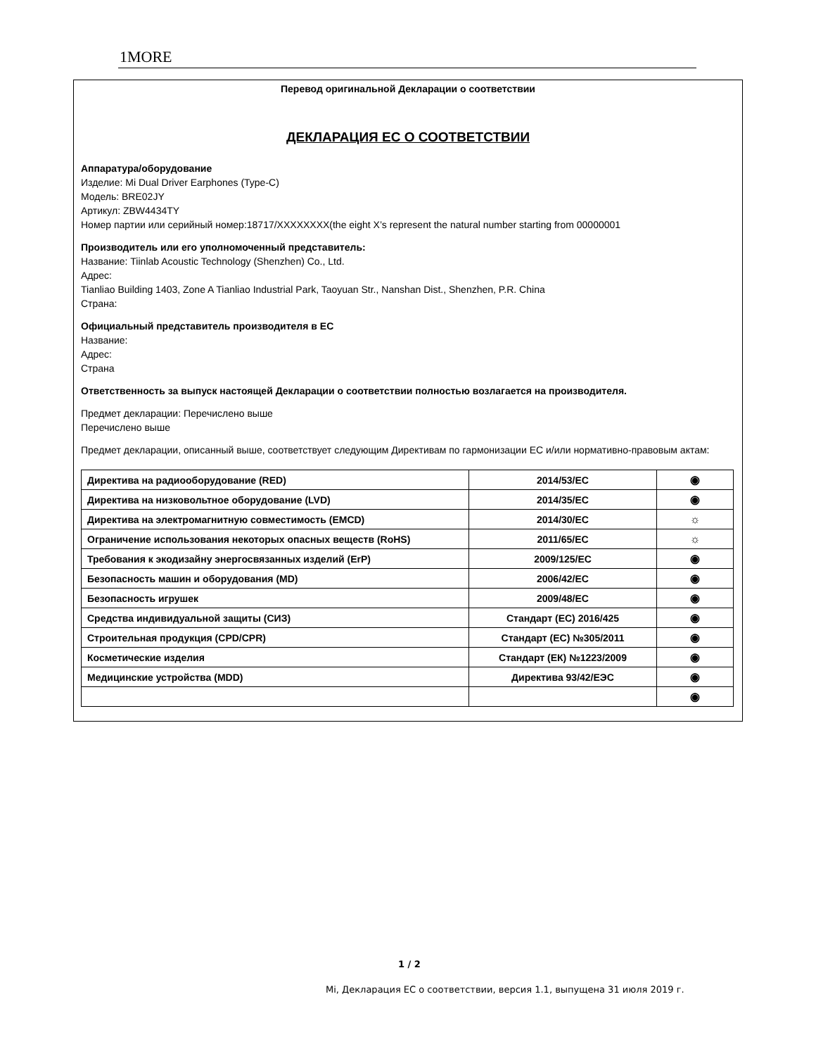1MORE
Перевод оригинальной Декларации о соответствии
ДЕКЛАРАЦИЯ ЕС О СООТВЕТСТВИИ
Аппаратура/оборудование
Изделие: Mi Dual Driver Earphones (Type-C)
Модель: BRE02JY
Артикул: ZBW4434TY
Номер партии или серийный номер:18717/XXXXXXXX(the eight X’s represent the natural number starting from 00000001
Производитель или его уполномоченный представитель:
Название: Tiinlab Acoustic Technology (Shenzhen) Co., Ltd.
Адрес:
Tianliao Building 1403, Zone A Tianliao Industrial Park, Taoyuan Str., Nanshan Dist., Shenzhen, P.R. China
Страна:
Официальный представитель производителя в ЕС
Название:
Адрес:
Страна
Ответственность за выпуск настоящей Декларации о соответствии полностью возлагается на производителя.
Предмет декларации: Перечислено выше
Перечислено выше
Предмет декларации, описанный выше, соответствует следующим Директивам по гармонизации ЕС и/или нормативно-правовым актам:
| Директива на радиооборудование (RED) | 2014/53/EC | ◉ |
| Директива на низковольтное оборудование (LVD) | 2014/35/EC | ◉ |
| Директива на электромагнитную совместимость (EMCD) | 2014/30/EC | ☼ |
| Ограничение использования некоторых опасных веществ (RoHS) | 2011/65/EC | ☼ |
| Требования к экодизайну энергосвязанных изделий (ErP) | 2009/125/EC | ◉ |
| Безопасность машин и оборудования (MD) | 2006/42/EC | ◉ |
| Безопасность игрушек | 2009/48/EC | ◉ |
| Средства индивидуальной защиты (СИЗ) | Стандарт (ЕС) 2016/425 | ◉ |
| Строительная продукция (CPD/CPR) | Стандарт (ЕС) №305/2011 | ◉ |
| Косметические изделия | Стандарт (ЕК) №1223/2009 | ◉ |
| Медицинские устройства (MDD) | Директива 93/42/ЕЭС | ◉ |
| | | ◉ |
1 / 2
Mi, Декларация ЕС о соответствии, версия 1.1, выпущена 31 июля 2019 г.